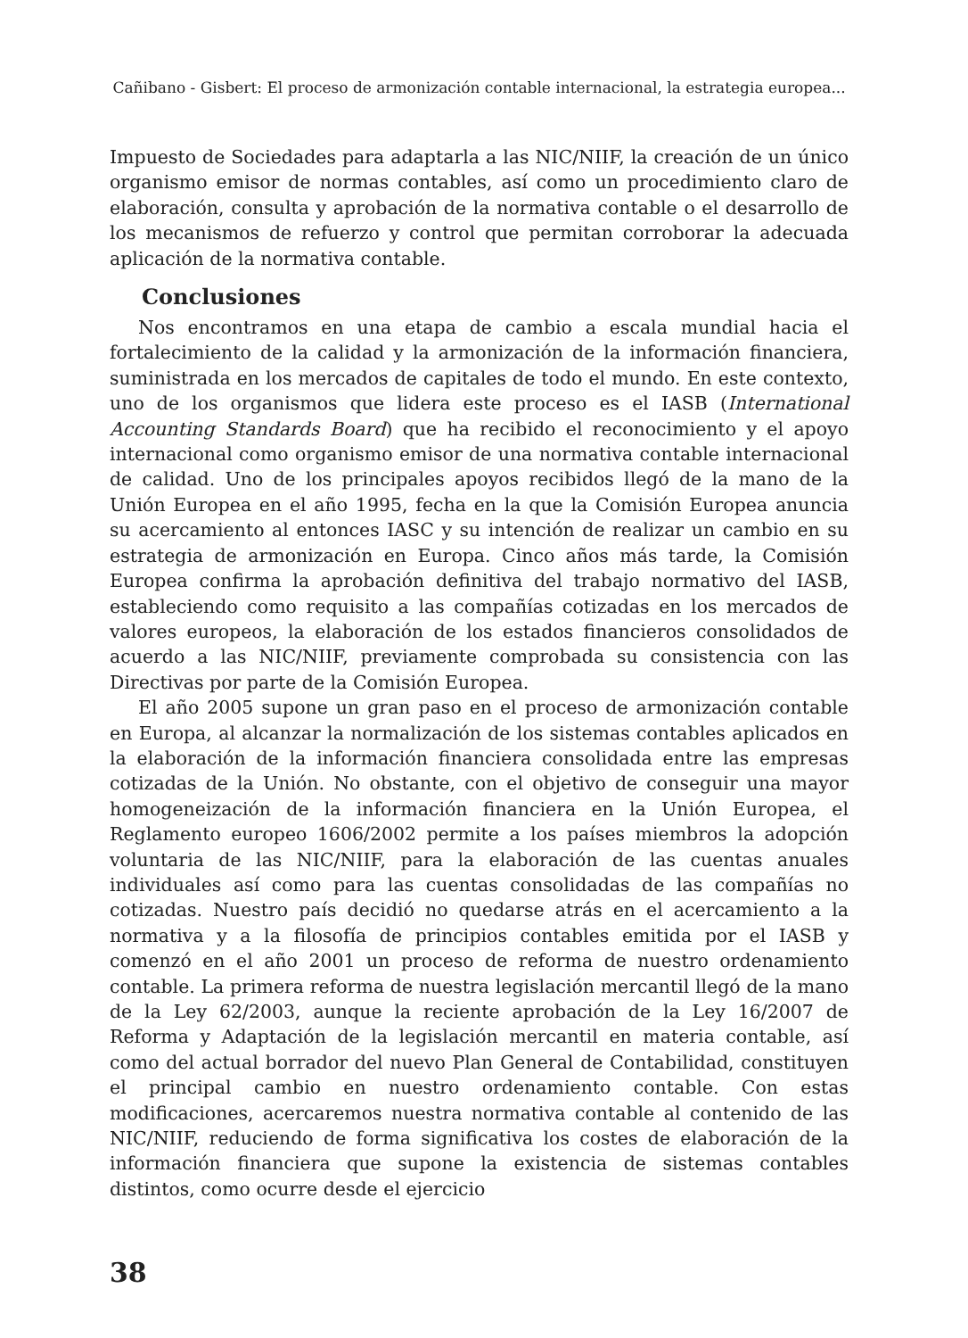Cañibano - Gisbert: El proceso de armonización contable internacional, la estrategia europea...
Impuesto de Sociedades para adaptarla a las NIC/NIIF, la creación de un único organismo emisor de normas contables, así como un procedimiento claro de elaboración, consulta y aprobación de la normativa contable o el desarrollo de los mecanismos de refuerzo y control que permitan corroborar la adecuada aplicación de la normativa contable.
Conclusiones
Nos encontramos en una etapa de cambio a escala mundial hacia el fortalecimiento de la calidad y la armonización de la información financiera, suministrada en los mercados de capitales de todo el mundo. En este contexto, uno de los organismos que lidera este proceso es el IASB (International Accounting Standards Board) que ha recibido el reconocimiento y el apoyo internacional como organismo emisor de una normativa contable internacional de calidad. Uno de los principales apoyos recibidos llegó de la mano de la Unión Europea en el año 1995, fecha en la que la Comisión Europea anuncia su acercamiento al entonces IASC y su intención de realizar un cambio en su estrategia de armonización en Europa. Cinco años más tarde, la Comisión Europea confirma la aprobación definitiva del trabajo normativo del IASB, estableciendo como requisito a las compañías cotizadas en los mercados de valores europeos, la elaboración de los estados financieros consolidados de acuerdo a las NIC/NIIF, previamente comprobada su consistencia con las Directivas por parte de la Comisión Europea.
El año 2005 supone un gran paso en el proceso de armonización contable en Europa, al alcanzar la normalización de los sistemas contables aplicados en la elaboración de la información financiera consolidada entre las empresas cotizadas de la Unión. No obstante, con el objetivo de conseguir una mayor homogeneización de la información financiera en la Unión Europea, el Reglamento europeo 1606/2002 permite a los países miembros la adopción voluntaria de las NIC/NIIF, para la elaboración de las cuentas anuales individuales así como para las cuentas consolidadas de las compañías no cotizadas. Nuestro país decidió no quedarse atrás en el acercamiento a la normativa y a la filosofía de principios contables emitida por el IASB y comenzó en el año 2001 un proceso de reforma de nuestro ordenamiento contable. La primera reforma de nuestra legislación mercantil llegó de la mano de la Ley 62/2003, aunque la reciente aprobación de la Ley 16/2007 de Reforma y Adaptación de la legislación mercantil en materia contable, así como del actual borrador del nuevo Plan General de Contabilidad, constituyen el principal cambio en nuestro ordenamiento contable. Con estas modificaciones, acercaremos nuestra normativa contable al contenido de las NIC/NIIF, reduciendo de forma significativa los costes de elaboración de la información financiera que supone la existencia de sistemas contables distintos, como ocurre desde el ejercicio
38